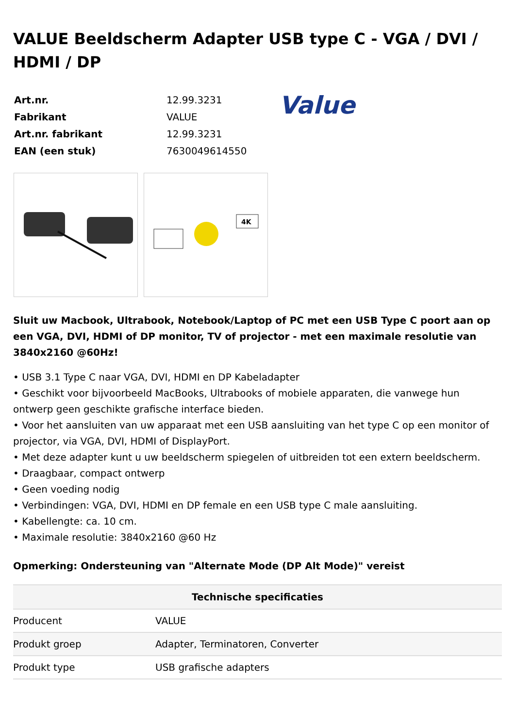VALUE Beeldscherm Adapter USB type C - VGA / DVI / HDMI / DP
| Art.nr. | 12.99.3231 |
| Fabrikant | VALUE |
| Art.nr. fabrikant | 12.99.3231 |
| EAN (een stuk) | 7630049614550 |
Value
4K
Sluit uw Macbook, Ultrabook, Notebook/Laptop of PC met een USB Type C poort aan op een VGA, DVI, HDMI of DP monitor, TV of projector - met een maximale resolutie van 3840x2160 @60Hz!
• USB 3.1 Type C naar VGA, DVI, HDMI en DP Kabeladapter
• Geschikt voor bijvoorbeeld MacBooks, Ultrabooks of mobiele apparaten, die vanwege hun ontwerp geen geschikte grafische interface bieden.
• Voor het aansluiten van uw apparaat met een USB aansluiting van het type C op een monitor of projector, via VGA, DVI, HDMI of DisplayPort.
• Met deze adapter kunt u uw beeldscherm spiegelen of uitbreiden tot een extern beeldscherm.
• Draagbaar, compact ontwerp
• Geen voeding nodig
• Verbindingen: VGA, DVI, HDMI en DP female en een USB type C male aansluiting.
• Kabellengte: ca. 10 cm.
• Maximale resolutie: 3840x2160 @60 Hz
Opmerking: Ondersteuning van "Alternate Mode (DP Alt Mode)" vereist
| Technische specificaties | |
| --- | --- |
| Producent | VALUE |
| Produkt groep | Adapter, Terminatoren, Converter |
| Produkt type | USB grafische adapters |